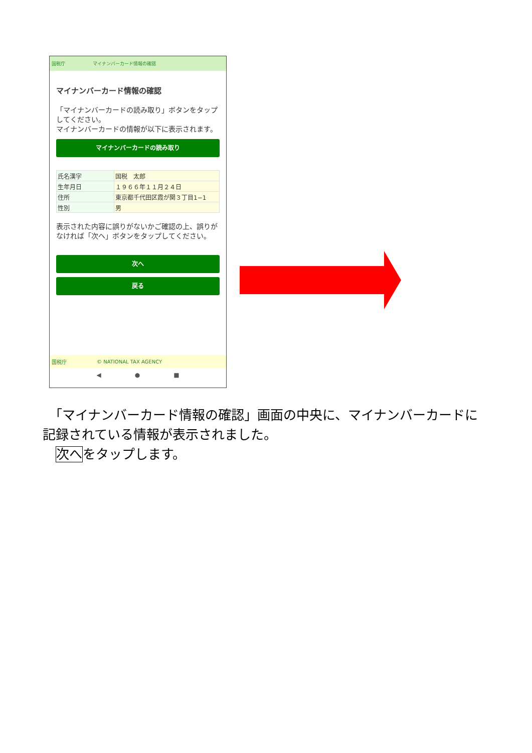国税庁 マイナンバーカード情報の確認
マイナンバーカード情報の確認
「マイナンバーカードの読み取り」ボタンをタップしてください。
マイナンバーカードの情報が以下に表示されます。
マイナンバーカードの読み取り
| 氏名漢字 | 国税 太郎 |
| 生年月日 | １９６６年１１月２４日 |
| 住所 | 東京都千代田区霞が関３丁目1−1 |
| 性別 | 男 |
表示された内容に誤りがないかご確認の上、誤りがなければ「次へ」ボタンをタップしてください。
次へ
戻る
国税庁 © NATIONAL TAX AGENCY
◀ ● ■
　「マイナンバーカード情報の確認」画面の中央に、マイナンバーカードに記録されている情報が表示されました。
　次へをタップします。